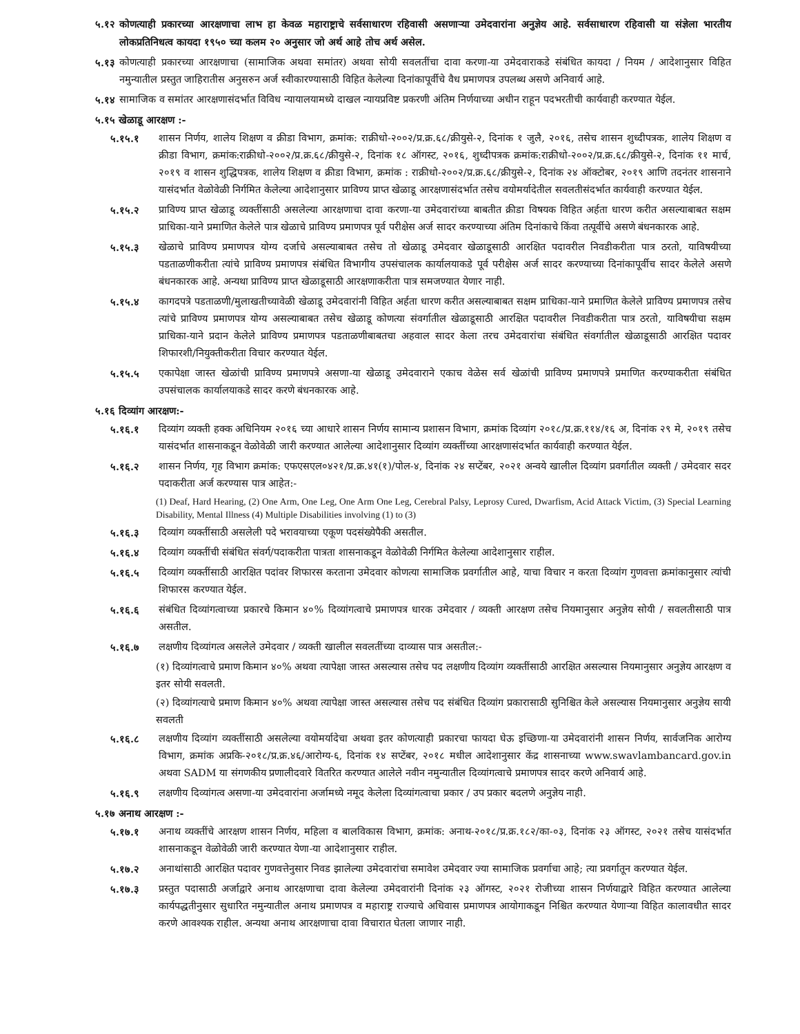५.१२ कोणत्याही प्रकारच्या आरक्षणाचा लाभ हा केवळ महाराष्ट्राचे सर्वसाधारण रहिवासी असणाऱ्या उमेदवारांना अनुज्ञेय आहे. सर्वसाधारण रहिवासी या संज्ञेला भारतीय लोकप्रतिनिधत्व कायदा १९५० च्या कलम २० अनुसार जो अर्थ आहे तोच अर्थ असेल.
५.१३ कोणत्याही प्रकारच्या आरक्षणाचा (सामाजिक अथवा समांतर) अथवा सोयी सवलतींचा दावा करणा-या उमेदवाराकडे संबंधित कायदा / नियम / आदेशानुसार विहित नमुन्यातील प्रस्तुत जाहिरातीस अनुसरुन अर्ज स्वीकारण्यासाठी विहित केलेल्या दिनांकापूर्वीचे वैध प्रमाणपत्र उपलब्ध असणे अनिवार्य आहे.
५.१४ सामाजिक व समांतर आरक्षणासंदर्भात विविध न्यायालयामध्ये दाखल न्यायप्रविष्ट प्रकरणी अंतिम निर्णयाच्या अधीन राहून पदभरतीची कार्यवाही करण्यात येईल.
५.१५ खेळाडू आरक्षण :-
५.१५.१ शासन निर्णय, शालेय शिक्षण व क्रीडा विभाग, क्रमांक: राक्रीधो-२००२/प्र.क्र.६८/क्रीयुसे-२, दिनांक १ जुलै, २०१६, तसेच शासन शुध्दीपत्रक, शालेय शिक्षण व क्रीडा विभाग, क्रमांक:राक्रीधो-२००२/प्र.क्र.६८/क्रीयुसे-२, दिनांक १८ ऑगस्ट, २०१६, शुध्दीपत्रक क्रमांक:राक्रीधो-२००२/प्र.क्र.६८/क्रीयुसे-२, दिनांक ११ मार्च, २०१९ व शासन शुद्धिपत्रक, शालेय शिक्षण व क्रीडा विभाग, क्रमांक : राक्रीधो-२००२/प्र.क्र.६८/क्रीयुसे-२, दिनांक २४ ऑक्टोबर, २०१९ आणि तदनंतर शासनाने यासंदर्भात वेळोवेळी निर्गमित केलेल्या आदेशानुसार प्राविण्य प्राप्त खेळाडू आरक्षणासंदर्भात तसेच वयोमर्यादेतील सवलतीसंदर्भात कार्यवाही करण्यात येईल.
५.१५.२ प्राविण्य प्राप्त खेळाडू व्यक्तींसाठी असलेल्या आरक्षणाचा दावा करणा-या उमेदवारांच्या बाबतीत क्रीडा विषयक विहित अर्हता धारण करीत असल्याबाबत सक्षम प्राधिका-याने प्रमाणित केलेले पात्र खेळाचे प्राविण्य प्रमाणपत्र पूर्व परीक्षेस अर्ज सादर करण्याच्या अंतिम दिनांकाचे किंवा तत्पूर्वीचे असणे बंधनकारक आहे.
५.१५.३ खेळाचे प्राविण्य प्रमाणपत्र योग्य दर्जाचे असल्याबाबत तसेच तो खेळाडू उमेदवार खेळाडूसाठी आरक्षित पदावरील निवडीकरीता पात्र ठरतो, याविषयीच्या पडताळणीकरीता त्यांचे प्राविण्य प्रमाणपत्र संबंधित विभागीय उपसंचालक कार्यालयाकडे पूर्व परीक्षेस अर्ज सादर करण्याच्या दिनांकापूर्वीच सादर केलेले असणे बंधनकारक आहे. अन्यथा प्राविण्य प्राप्त खेळाडूसाठी आरक्षणाकरीता पात्र समजण्यात येणार नाही.
५.१५.४ कागदपत्रे पडताळणी/मुलाखतीच्यावेळी खेळाडू उमेदवारांनी विहित अर्हता धारण करीत असल्याबाबत सक्षम प्राधिका-याने प्रमाणित केलेले प्राविण्य प्रमाणपत्र तसेच त्यांचे प्राविण्य प्रमाणपत्र योग्य असल्याबाबत तसेच खेळाडू कोणत्या संवर्गातील खेळाडूसाठी आरक्षित पदावरील निवडीकरीता पात्र ठरतो, याविषयीचा सक्षम प्राधिका-याने प्रदान केलेले प्राविण्य प्रमाणपत्र पडताळणीबाबतचा अहवाल सादर केला तरच उमेदवारांचा संबंधित संवर्गातील खेळाडूसाठी आरक्षित पदावर शिफारशी/नियुक्तीकरीता विचार करण्यात येईल.
५.१५.५ एकापेक्षा जास्त खेळांची प्राविण्य प्रमाणपत्रे असणा-या खेळाडू उमेदवाराने एकाच वेळेस सर्व खेळांची प्राविण्य प्रमाणपत्रे प्रमाणित करण्याकरीता संबंधित उपसंचालक कार्यालयाकडे सादर करणे बंधनकारक आहे.
५.१६ दिव्यांग आरक्षण:-
५.१६.१ दिव्यांग व्यक्ती हक्क अधिनियम २०१६ च्या आधारे शासन निर्णय सामान्य प्रशासन विभाग, क्रमांक दिव्यांग २०१८/प्र.क्र.११४/१६ अ, दिनांक २९ मे, २०१९ तसेच यासंदर्भात शासनाकडून वेळोवेळी जारी करण्यात आलेल्या आदेशानुसार दिव्यांग व्यक्तींच्या आरक्षणासंदर्भात कार्यवाही करण्यात येईल.
५.१६.२ शासन निर्णय, गृह विभाग क्रमांक: एफएसएल०४२१/प्र.क्र.४१(१)/पोल-४, दिनांक २४ सप्टेंबर, २०२१ अन्वये खालील दिव्यांग प्रवर्गातील व्यक्ती / उमेदवार सदर पदाकरीता अर्ज करण्यास पात्र आहेत:-
(1) Deaf, Hard Hearing, (2) One Arm, One Leg, One Arm One Leg, Cerebral Palsy, Leprosy Cured, Dwarfism, Acid Attack Victim, (3) Special Learning Disability, Mental Illness (4) Multiple Disabilities involving (1) to (3)
५.१६.३ दिव्यांग व्यक्तींसाठी असलेली पदे भरावयाच्या एकूण पदसंख्येपैकी असतील.
५.१६.४ दिव्यांग व्यक्तींची संबंधित संवर्ग/पदाकरीता पात्रता शासनाकडून वेळोवेळी निर्गमित केलेल्या आदेशानुसार राहील.
५.१६.५ दिव्यांग व्यक्तींसाठी आरक्षित पदांवर शिफारस करताना उमेदवार कोणत्या सामाजिक प्रवर्गातील आहे, याचा विचार न करता दिव्यांग गुणवत्ता क्रमांकानुसार त्यांची शिफारस करण्यात येईल.
५.१६.६ संबंधित दिव्यांगत्वाच्या प्रकारचे किमान ४०% दिव्यांगत्वाचे प्रमाणपत्र धारक उमेदवार / व्यक्ती आरक्षण तसेच नियमानुसार अनुज्ञेय सोयी / सवलतीसाठी पात्र असतील.
५.१६.७ लक्षणीय दिव्यांगत्व असलेले उमेदवार / व्यक्ती खालील सवलतींच्या दाव्यास पात्र असतील:-
(१) दिव्यांगत्वाचे प्रमाण किमान ४०% अथवा त्यापेक्षा जास्त असल्यास तसेच पद लक्षणीय दिव्यांग व्यक्तींसाठी आरक्षित असल्यास नियमानुसार अनुज्ञेय आरक्षण व इतर सोयी सवलती.
(२) दिव्यांगत्याचे प्रमाण किमान ४०% अथवा त्यापेक्षा जास्त असल्यास तसेच पद संबंधित दिव्यांग प्रकारासाठी सुनिश्चित केले असल्यास नियमानुसार अनुज्ञेय सायी सवलती
५.१६.८ लक्षणीय दिव्यांग व्यक्तींसाठी असलेल्या वयोमर्यादेचा अथवा इतर कोणत्याही प्रकारचा फायदा घेऊ इच्छिणा-या उमेदवारांनी शासन निर्णय, सार्वजनिक आरोग्य विभाग, क्रमांक अप्रकि-२०१८/प्र.क्र.४६/आरोग्य-६, दिनांक १४ सप्टेंबर, २०१८ मधील आदेशानुसार केंद्र शासनाच्या www.swavlambancard.gov.in अथवा SADM या संगणकीय प्रणालीदवारे वितरित करण्यात आलेले नवीन नमुन्यातील दिव्यांगत्वाचे प्रमाणपत्र सादर करणे अनिवार्य आहे.
५.१६.९ लक्षणीय दिव्यांगत्व असणा-या उमेदवारांना अर्जामध्ये नमूद केलेला दिव्यांगत्वाचा प्रकार / उप प्रकार बदलणे अनुज्ञेय नाही.
५.१७ अनाथ आरक्षण :-
५.१७.१ अनाथ व्यक्तींचे आरक्षण शासन निर्णय, महिला व बालविकास विभाग, क्रमांक: अनाथ-२०१८/प्र.क्र.१८२/का-०३, दिनांक २३ ऑगस्ट, २०२१ तसेच यासंदर्भात शासनाकडून वेळोवेळी जारी करण्यात येणा-या आदेशानुसार राहील.
५.१७.२ अनाथांसाठी आरक्षित पदावर गुणवत्तेनुसार निवड झालेल्या उमेदवारांचा समावेश उमेदवार ज्या सामाजिक प्रवर्गाचा आहे; त्या प्रवर्गातून करण्यात येईल.
५.१७.३ प्रस्तुत पदासाठी अर्जाद्वारे अनाथ आरक्षणाचा दावा केलेल्या उमेदवारांनी दिनांक २३ ऑगस्ट, २०२१ रोजीच्या शासन निर्णयाद्वारे विहित करण्यात आलेल्या कार्यपद्धतीनुसार सुधारित नमुन्यातील अनाथ प्रमाणपत्र व महाराष्ट्र राज्याचे अधिवास प्रमाणपत्र आयोगाकडून निश्चित करण्यात येणाऱ्या विहित कालावधीत सादर करणे आवश्यक राहील. अन्यथा अनाथ आरक्षणाचा दावा विचारात घेतला जाणार नाही.